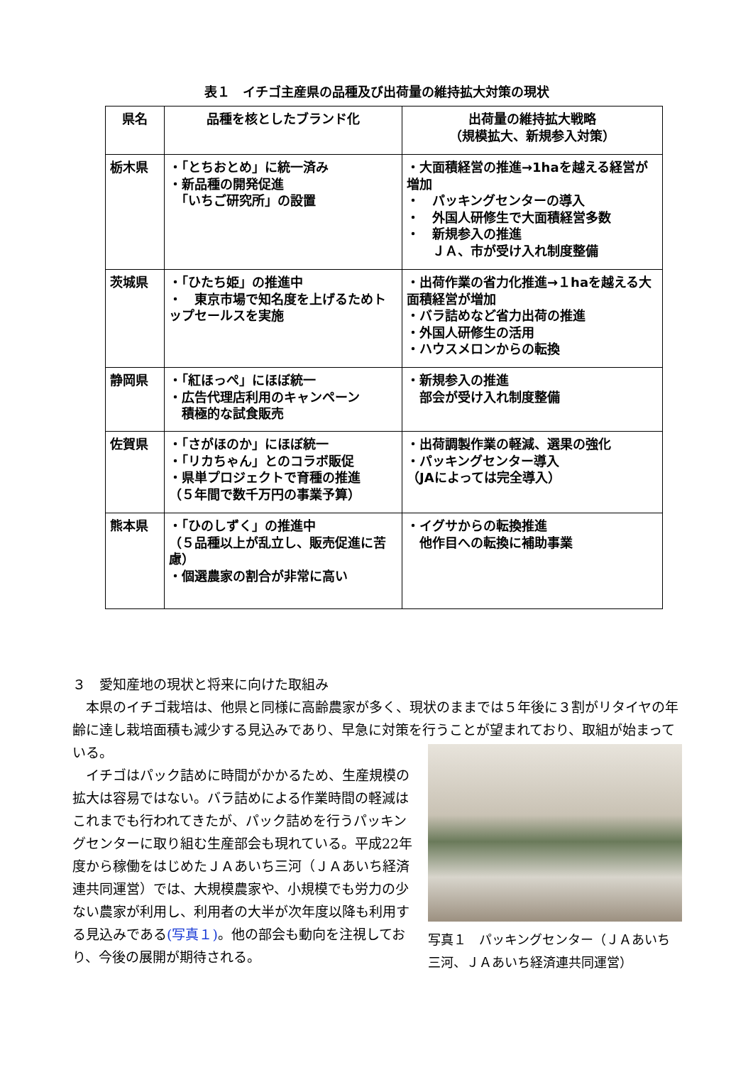表１　イチゴ主産県の品種及び出荷量の維持拡大対策の現状
| 県名 | 品種を核としたブランド化 | 出荷量の維持拡大戦略 （規模拡大、新規参入対策） |
| --- | --- | --- |
| 栃木県 | ・「とちおとめ」に統一済み ・新品種の開発促進 「いちご研究所」の設置 | ・大面積経営の推進→1haを越える経営が増加 ・ パッキングセンターの導入 ・ 外国人研修生で大面積経営多数 ・ 新規参入の推進 ＪＡ、市が受け入れ制度整備 |
| 茨城県 | ・「ひたち姫」の推進中 ・ 東京市場で知名度を上げるためトップセールスを実施 | ・出荷作業の省力化推進→１haを越える大面積経営が増加 ・バラ詰めなど省力出荷の推進 ・外国人研修生の活用 ・ハウスメロンからの転換 |
| 静岡県 | ・「紅ほっぺ」にほぼ統一 ・広告代理店利用のキャンペーン 積極的な試食販売 | ・新規参入の推進 部会が受け入れ制度整備 |
| 佐賀県 | ・「さがほのか」にほぼ統一 ・「リカちゃん」とのコラボ販促 ・県単プロジェクトで育種の推進 （５年間で数千万円の事業予算） | ・出荷調製作業の軽減、選果の強化 ・パッキングセンター導入 （JAによっては完全導入） |
| 熊本県 | ・「ひのしずく」の推進中 （５品種以上が乱立し、販売促進に苦慮） ・個選農家の割合が非常に高い | ・イグサからの転換推進 他作目への転換に補助事業 |
３　愛知産地の現状と将来に向けた取組み
　本県のイチゴ栽培は、他県と同様に高齢農家が多く、現状のままでは５年後に３割がリタイヤの年齢に達し栽培面積も減少する見込みであり、早急に対策を行うことが望まれており、取組が始まっている。
　イチゴはパック詰めに時間がかかるため、生産規模の拡大は容易ではない。バラ詰めによる作業時間の軽減はこれまでも行われてきたが、パック詰めを行うパッキングセンターに取り組む生産部会も現れている。平成22年度から稼働をはじめたＪＡあいち三河（ＪＡあいち経済連共同運営）では、大規模農家や、小規模でも労力の少ない農家が利用し、利用者の大半が次年度以降も利用する見込みである(写真１)。他の部会も動向を注視しており、今後の展開が期待される。
写真１　パッキングセンター（ＪＡあいち三河、ＪＡあいち経済連共同運営）